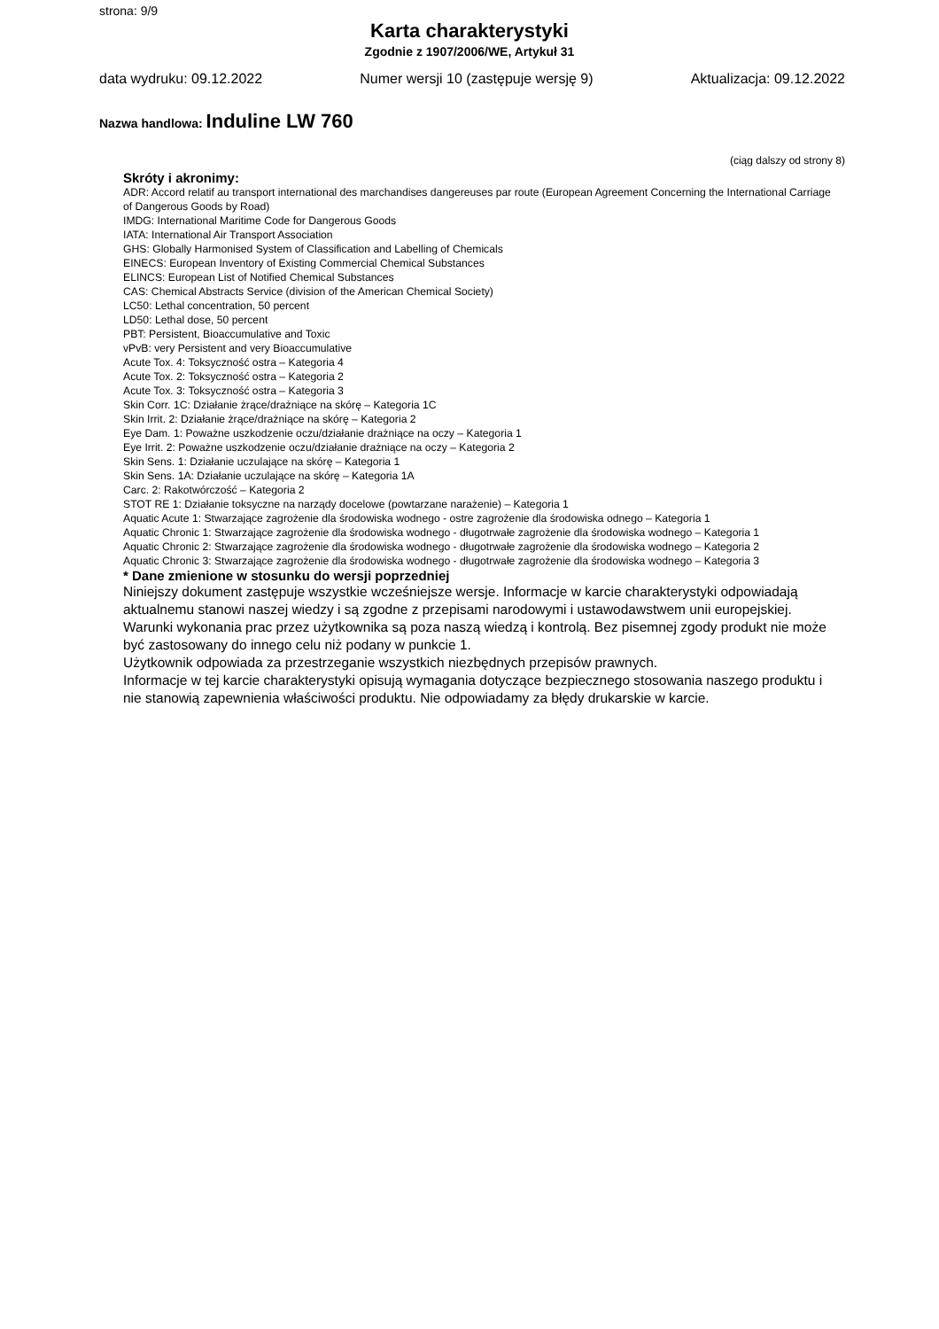strona: 9/9
Karta charakterystyki
Zgodnie z 1907/2006/WE, Artykuł 31
data wydruku: 09.12.2022 Numer wersji 10 (zastępuje wersję 9) Aktualizacja: 09.12.2022
Nazwa handlowa: Induline LW 760
(ciąg dalszy od strony 8)
Skróty i akronimy:
ADR: Accord relatif au transport international des marchandises dangereuses par route (European Agreement Concerning the International Carriage of Dangerous Goods by Road)
IMDG: International Maritime Code for Dangerous Goods
IATA: International Air Transport Association
GHS: Globally Harmonised System of Classification and Labelling of Chemicals
EINECS: European Inventory of Existing Commercial Chemical Substances
ELINCS: European List of Notified Chemical Substances
CAS: Chemical Abstracts Service (division of the American Chemical Society)
LC50: Lethal concentration, 50 percent
LD50: Lethal dose, 50 percent
PBT: Persistent, Bioaccumulative and Toxic
vPvB: very Persistent and very Bioaccumulative
Acute Tox. 4: Toksyczność ostra – Kategoria 4
Acute Tox. 2: Toksyczność ostra – Kategoria 2
Acute Tox. 3: Toksyczność ostra – Kategoria 3
Skin Corr. 1C: Działanie żrące/drażniące na skórę – Kategoria 1C
Skin Irrit. 2: Działanie żrące/drażniące na skórę – Kategoria 2
Eye Dam. 1: Poważne uszkodzenie oczu/działanie drażniące na oczy – Kategoria 1
Eye Irrit. 2: Poważne uszkodzenie oczu/działanie drażniące na oczy – Kategoria 2
Skin Sens. 1: Działanie uczulające na skórę – Kategoria 1
Skin Sens. 1A: Działanie uczulające na skórę – Kategoria 1A
Carc. 2: Rakotwórczość – Kategoria 2
STOT RE 1: Działanie toksyczne na narządy docelowe (powtarzane narażenie) – Kategoria 1
Aquatic Acute 1: Stwarzające zagrożenie dla środowiska wodnego - ostre zagrożenie dla środowiska odnego – Kategoria 1
Aquatic Chronic 1: Stwarzające zagrożenie dla środowiska wodnego - długotrwałe zagrożenie dla środowiska wodnego – Kategoria 1
Aquatic Chronic 2: Stwarzające zagrożenie dla środowiska wodnego - długotrwałe zagrożenie dla środowiska wodnego – Kategoria 2
Aquatic Chronic 3: Stwarzające zagrożenie dla środowiska wodnego - długotrwałe zagrożenie dla środowiska wodnego – Kategoria 3
* Dane zmienione w stosunku do wersji poprzedniej
Niniejszy dokument zastępuje wszystkie wcześniejsze wersje. Informacje w karcie charakterystyki odpowiadają aktualnemu stanowi naszej wiedzy i są zgodne z przepisami narodowymi i ustawodawstwem unii europejskiej.
Warunki wykonania prac przez użytkownika są poza naszą wiedzą i kontrolą. Bez pisemnej zgody produkt nie może być zastosowany do innego celu niż podany w punkcie 1.
Użytkownik odpowiada za przestrzeganie wszystkich niezbędnych przepisów prawnych.
Informacje w tej karcie charakterystyki opisują wymagania dotyczące bezpiecznego stosowania naszego produktu i nie stanowią zapewnienia właściwości produktu. Nie odpowiadamy za błędy drukarskie w karcie.